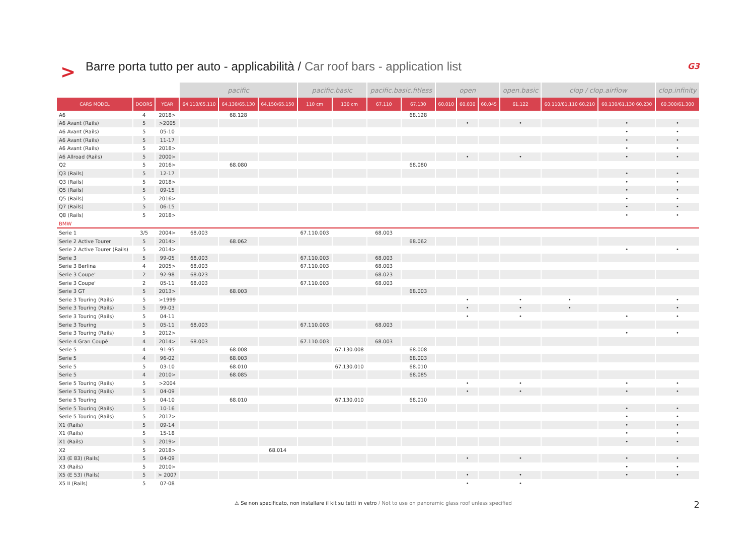>
Barre porta tutto per auto - applicabilità / Car roof bars - application list
G3
| | | | pacific | | | pacific.basic | | pacific.basic.fitless | | open | | | open.basic | clop / clop.airflow | | clop.infinity |
| --- | --- | --- | --- | --- | --- | --- | --- | --- | --- | --- | --- | --- | --- | --- | --- | --- |
| CARS MODEL | DOORS | YEAR | 64.110/65.110 | 64.130/65.130 | 64.150/65.150 | 110 cm | 130 cm | 67.110 | 67.130 | 60.010 | 60.030 | 60.045 | 61.122 | 60.110/61.110 60.210 | 60.130/61.130 60.230 | 60.300/61.300 |
| A6 | 4 | 2018> | | 68.128 | | | | | 68.128 | | | | | | | |
| A6 Avant (Rails) | 5 | >2005 | | | | | | | | | • | | • | | • | • |
| A6 Avant (Rails) | 5 | 05-10 | | | | | | | | | | | | | • | • |
| A6 Avant (Rails) | 5 | 11-17 | | | | | | | | | | | | | • | • |
| A6 Avant (Rails) | 5 | 2018> | | | | | | | | | | | | | • | • |
| A6 Allroad (Rails) | 5 | 2000> | | | | | | | | | • | | • | | • | • |
| Q2 | 5 | 2016> | | 68.080 | | | | | 68.080 | | | | | | | |
| Q3 (Rails) | 5 | 12-17 | | | | | | | | | | | | | • | • |
| Q3 (Rails) | 5 | 2018> | | | | | | | | | | | | | • | • |
| Q5 (Rails) | 5 | 09-15 | | | | | | | | | | | | | • | • |
| Q5 (Rails) | 5 | 2016> | | | | | | | | | | | | | • | • |
| Q7 (Rails) | 5 | 06-15 | | | | | | | | | | | | | • | • |
| Q8 (Rails) | 5 | 2018> | | | | | | | | | | | | | • | • |
| BMW | | | | | | | | | | | | | | | | |
| Serie 1 | 3/5 | 2004> | 68.003 | | | 67.110.003 | | 68.003 | | | | | | | | |
| Serie 2 Active Tourer | 5 | 2014> | | 68.062 | | | | | 68.062 | | | | | | | |
| Serie 2 Active Tourer (Rails) | 5 | 2014> | | | | | | | | | | | | | • | • |
| Serie 3 | 5 | 99-05 | 68.003 | | | 67.110.003 | | 68.003 | | | | | | | | |
| Serie 3 Berlina | 4 | 2005> | 68.003 | | | 67.110.003 | | 68.003 | | | | | | | | |
| Serie 3 Coupe' | 2 | 92-98 | 68.023 | | | | | 68.023 | | | | | | | | |
| Serie 3 Coupe' | 2 | 05-11 | 68.003 | | | 67.110.003 | | 68.003 | | | | | | | | |
| Serie 3 GT | 5 | 2013> | | 68.003 | | | | | 68.003 | | | | | | | |
| Serie 3 Touring (Rails) | 5 | >1999 | | | | | | | | | • | | • | • | | • |
| Serie 3 Touring (Rails) | 5 | 99-03 | | | | | | | | | • | | • | • | | • |
| Serie 3 Touring (Rails) | 5 | 04-11 | | | | | | | | | • | | • | | • | • |
| Serie 3 Touring | 5 | 05-11 | 68.003 | | | 67.110.003 | | 68.003 | | | | | | | | |
| Serie 3 Touring (Rails) | 5 | 2012> | | | | | | | | | | | | | • | • |
| Serie 4 Gran Coupè | 4 | 2014> | 68.003 | | | 67.110.003 | | 68.003 | | | | | | | | |
| Serie 5 | 4 | 91-95 | | 68.008 | | | 67.130.008 | | 68.008 | | | | | | | |
| Serie 5 | 4 | 96-02 | | 68.003 | | | | | 68.003 | | | | | | | |
| Serie 5 | 5 | 03-10 | | 68.010 | | | 67.130.010 | | 68.010 | | | | | | | |
| Serie 5 | 4 | 2010> | | 68.085 | | | | | 68.085 | | | | | | | |
| Serie 5 Touring (Rails) | 5 | >2004 | | | | | | | | | • | | • | | • | • |
| Serie 5 Touring (Rails) | 5 | 04-09 | | | | | | | | | • | | • | | • | • |
| Serie 5 Touring | 5 | 04-10 | | 68.010 | | | 67.130.010 | | 68.010 | | | | | | | |
| Serie 5 Touring (Rails) | 5 | 10-16 | | | | | | | | | | | | | • | • |
| Serie 5 Touring (Rails) | 5 | 2017> | | | | | | | | | | | | | • | • |
| X1 (Rails) | 5 | 09-14 | | | | | | | | | | | | | • | • |
| X1 (Rails) | 5 | 15-18 | | | | | | | | | | | | | • | • |
| X1 (Rails) | 5 | 2019> | | | | | | | | | | | | | • | • |
| X2 | 5 | 2018> | | | 68.014 | | | | | | | | | | | |
| X3 (E 83) (Rails) | 5 | 04-09 | | | | | | | | | • | | • | | • | • |
| X3 (Rails) | 5 | 2010> | | | | | | | | | | | | | • | • |
| X5 (E 53) (Rails) | 5 | > 2007 | | | | | | | | | • | | • | | • | • |
| X5 II (Rails) | 5 | 07-08 | | | | | | | | | • | | • | | | |
⚠ Se non specificato, non installare il kit su tetti in vetro / Not to use on panoramic glass roof unless specified
2